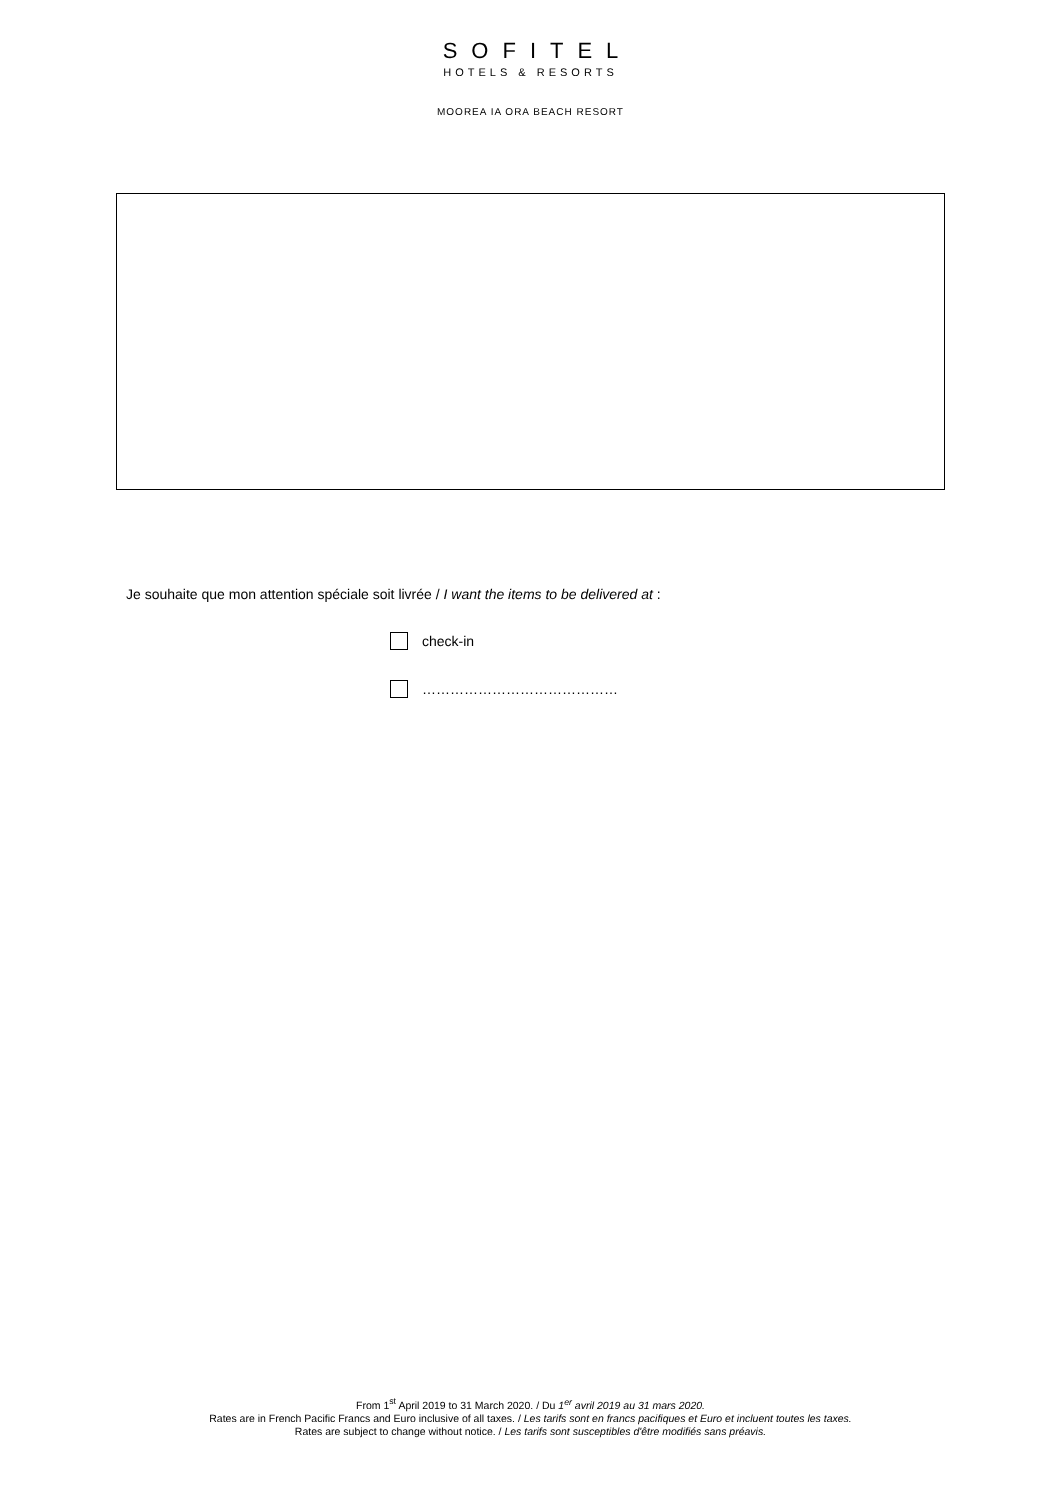SOFITEL
HOTELS & RESORTS
MOOREA IA ORA BEACH RESORT
Je souhaite que mon attention spéciale soit livrée / I want the items to be delivered at :
check-in
……………………………………
From 1<sup>st</sup> April 2019 to 31 March 2020. / Du 1<sup>er</sup> avril 2019 au 31 mars 2020.
Rates are in French Pacific Francs and Euro inclusive of all taxes. / Les tarifs sont en francs pacifiques et Euro et incluent toutes les taxes.
Rates are subject to change without notice. / Les tarifs sont susceptibles d'être modifiés sans préavis.